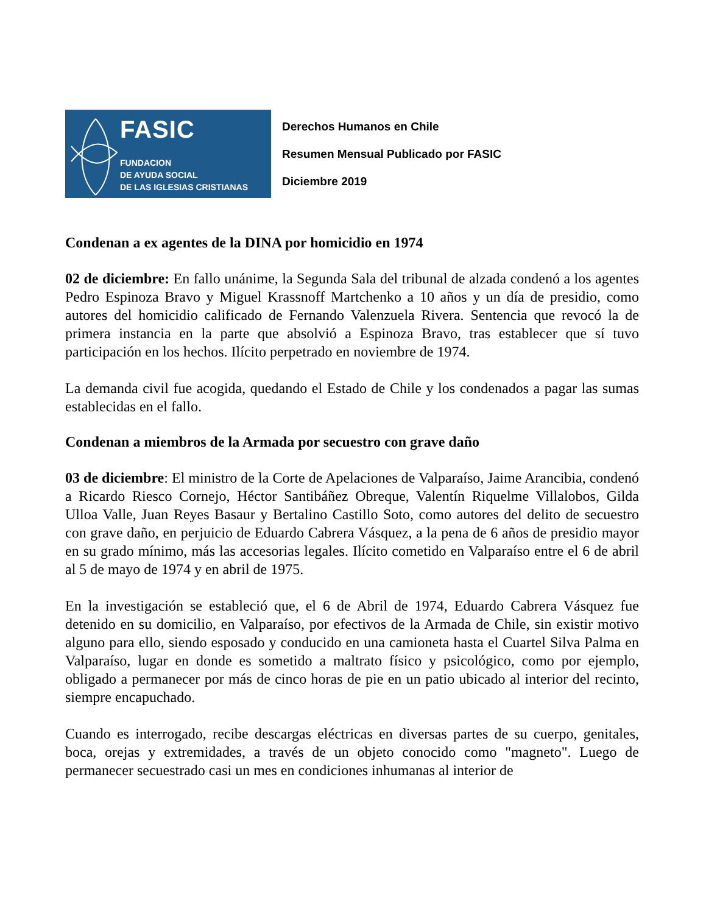FASIC
FUNDACION
DE AYUDA SOCIAL
DE LAS IGLESIAS CRISTIANAS
Derechos Humanos en Chile
Resumen Mensual Publicado por FASIC
Diciembre 2019
Condenan a ex agentes de la DINA por homicidio en 1974
02 de diciembre: En fallo unánime, la Segunda Sala del tribunal de alzada condenó a los agentes Pedro Espinoza Bravo y Miguel Krassnoff Martchenko a 10 años y un día de presidio, como autores del homicidio calificado de Fernando Valenzuela Rivera. Sentencia que revocó la de primera instancia en la parte que absolvió a Espinoza Bravo, tras establecer que sí tuvo participación en los hechos. Ilícito perpetrado en noviembre de 1974.
La demanda civil fue acogida, quedando el Estado de Chile y los condenados a pagar las sumas establecidas en el fallo.
Condenan a miembros de la Armada por secuestro con grave daño
03 de diciembre: El ministro de la Corte de Apelaciones de Valparaíso, Jaime Arancibia, condenó a Ricardo Riesco Cornejo, Héctor Santibáñez Obreque, Valentín Riquelme Villalobos, Gilda Ulloa Valle, Juan Reyes Basaur y Bertalino Castillo Soto, como autores del delito de secuestro con grave daño, en perjuicio de Eduardo Cabrera Vásquez, a la pena de 6 años de presidio mayor en su grado mínimo, más las accesorias legales. Ilícito cometido en Valparaíso entre el 6 de abril al 5 de mayo de 1974 y en abril de 1975.
En la investigación se estableció que, el 6 de Abril de 1974, Eduardo Cabrera Vásquez fue detenido en su domicilio, en Valparaíso, por efectivos de la Armada de Chile, sin existir motivo alguno para ello, siendo esposado y conducido en una camioneta hasta el Cuartel Silva Palma en Valparaíso, lugar en donde es sometido a maltrato físico y psicológico, como por ejemplo, obligado a permanecer por más de cinco horas de pie en un patio ubicado al interior del recinto, siempre encapuchado.
Cuando es interrogado, recibe descargas eléctricas en diversas partes de su cuerpo, genitales, boca, orejas y extremidades, a través de un objeto conocido como "magneto". Luego de permanecer secuestrado casi un mes en condiciones inhumanas al interior de